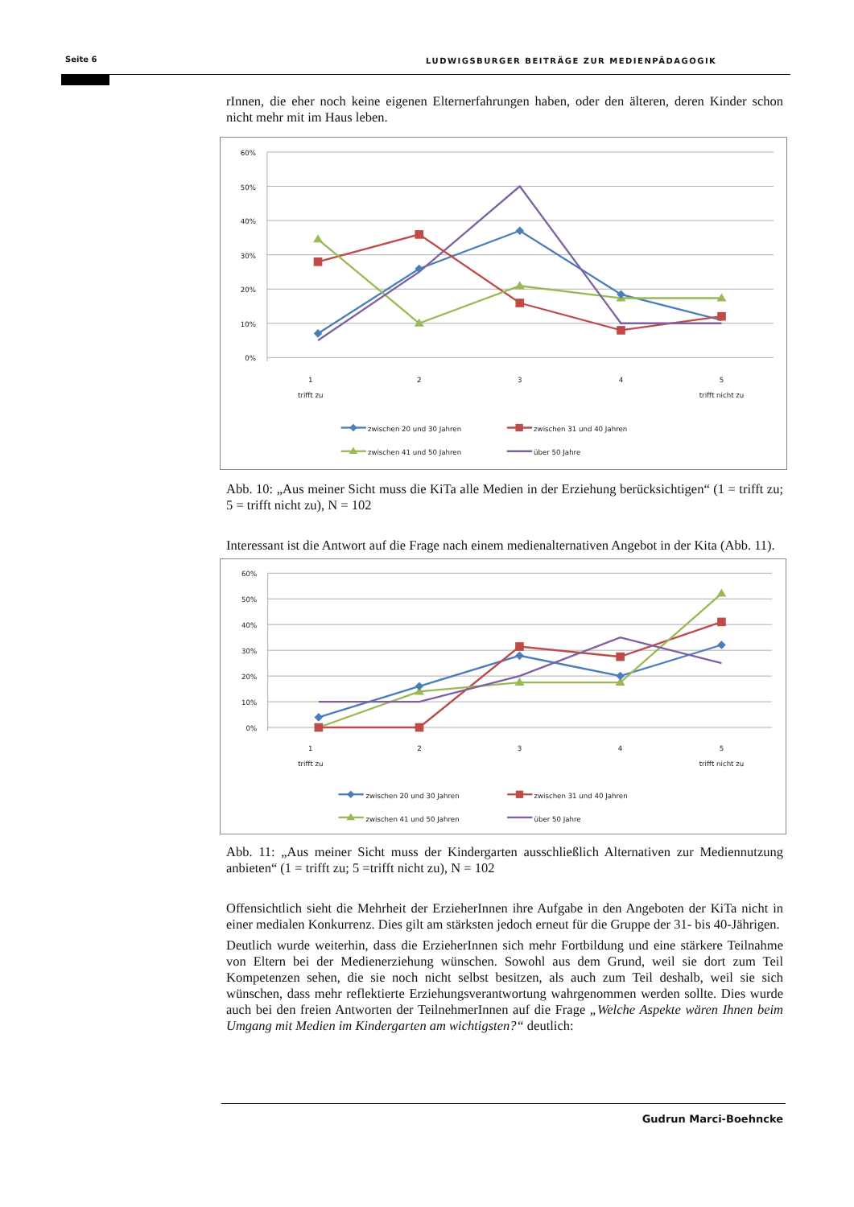Seite 6 LUDWIGSBURGER BEITRÄGE ZUR MEDIENPÄDAGOGIK
rInnen, die eher noch keine eigenen Elternerfahrungen haben, oder den älteren, deren Kinder schon nicht mehr mit im Haus leben.
60%
50%
40%
30%
20%
10%
0%
1
trifft zu
2
3
4
5
trifft nicht zu
zwischen 20 und 30 Jahren
zwischen 31 und 40 Jahren
zwischen 41 und 50 Jahren
über 50 Jahre
Abb. 10: „Aus meiner Sicht muss die KiTa alle Medien in der Erziehung berücksichtigen“ (1 = trifft zu; 5 = trifft nicht zu), N = 102
Interessant ist die Antwort auf die Frage nach einem medienalternativen Angebot in der Kita (Abb. 11).
60%
50%
40%
30%
20%
10%
0%
1
trifft zu
2
3
4
5
trifft nicht zu
zwischen 20 und 30 Jahren
zwischen 31 und 40 Jahren
zwischen 41 und 50 Jahren
über 50 Jahre
Abb. 11: „Aus meiner Sicht muss der Kindergarten ausschließlich Alternativen zur Mediennutzung anbieten“ (1 = trifft zu; 5 =trifft nicht zu), N = 102
Offensichtlich sieht die Mehrheit der ErzieherInnen ihre Aufgabe in den Angeboten der KiTa nicht in einer medialen Konkurrenz. Dies gilt am stärksten jedoch erneut für die Gruppe der 31- bis 40-Jährigen.
Deutlich wurde weiterhin, dass die ErzieherInnen sich mehr Fortbildung und eine stärkere Teilnahme von Eltern bei der Medienerziehung wünschen. Sowohl aus dem Grund, weil sie dort zum Teil Kompetenzen sehen, die sie noch nicht selbst besitzen, als auch zum Teil deshalb, weil sie sich wünschen, dass mehr reflektierte Erziehungsverantwortung wahrgenommen werden sollte. Dies wurde auch bei den freien Antworten der TeilnehmerInnen auf die Frage „Welche Aspekte wären Ihnen beim Umgang mit Medien im Kindergarten am wichtigsten?“ deutlich:
Gudrun Marci-Boehncke